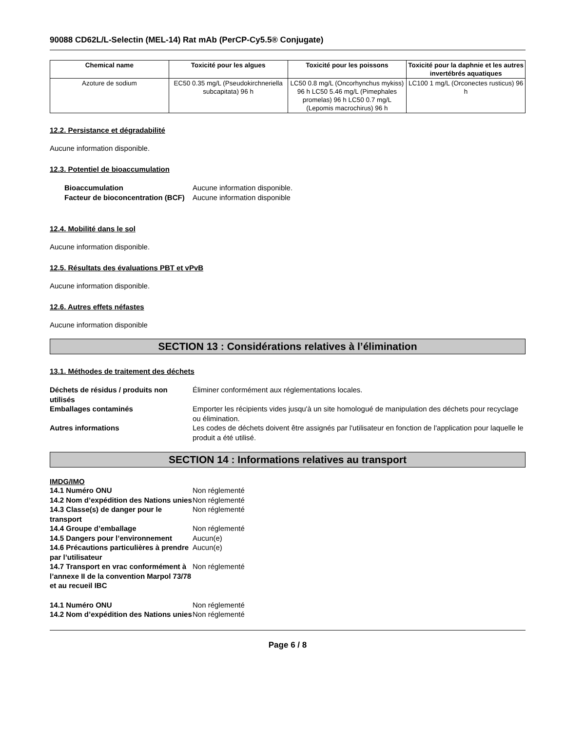90088 CD62L/L-Selectin (MEL-14) Rat mAb (PerCP-Cy5.5® Conjugate)
| Chemical name | Toxicité pour les algues | Toxicité pour les poissons | Toxicité pour la daphnie et les autres invertébrés aquatiques |
| --- | --- | --- | --- |
| Azoture de sodium | EC50 0.35 mg/L (Pseudokirchneriella subcapitata) 96 h | LC50 0.8 mg/L (Oncorhynchus mykiss) 96 h LC50 5.46 mg/L (Pimephales promelas) 96 h LC50 0.7 mg/L (Lepomis macrochirus) 96 h | LC100 1 mg/L (Orconectes rusticus) 96 h |
12.2. Persistance et dégradabilité
Aucune information disponible.
12.3. Potentiel de bioaccumulation
| Bioaccumulation | Aucune information disponible. |
| Facteur de bioconcentration (BCF) | Aucune information disponible |
12.4. Mobilité dans le sol
Aucune information disponible.
12.5. Résultats des évaluations PBT et vPvB
Aucune information disponible.
12.6. Autres effets néfastes
Aucune information disponible
SECTION 13 : Considérations relatives à l’élimination
13.1. Méthodes de traitement des déchets
| Déchets de résidus / produits non utilisés | Éliminer conformément aux réglementations locales. |
| Emballages contaminés | Emporter les récipients vides jusqu'à un site homologué de manipulation des déchets pour recyclage ou élimination. |
| Autres informations | Les codes de déchets doivent être assignés par l'utilisateur en fonction de l'application pour laquelle le produit a été utilisé. |
SECTION 14 : Informations relatives au transport
IMDG/IMO
| 14.1 Numéro ONU | Non réglementé |
| 14.2 Nom d’expédition des Nations unies | Non réglementé |
| 14.3 Classe(s) de danger pour le transport | Non réglementé |
| 14.4 Groupe d’emballage | Non réglementé |
| 14.5 Dangers pour l’environnement | Aucun(e) |
| 14.6 Précautions particulières à prendre par l’utilisateur | Aucun(e) |
| 14.7 Transport en vrac conformément à l’annexe II de la convention Marpol 73/78 et au recueil IBC | Non réglementé |
| 14.1 Numéro ONU | Non réglementé |
| 14.2 Nom d’expédition des Nations unies | Non réglementé |
Page 6 / 8